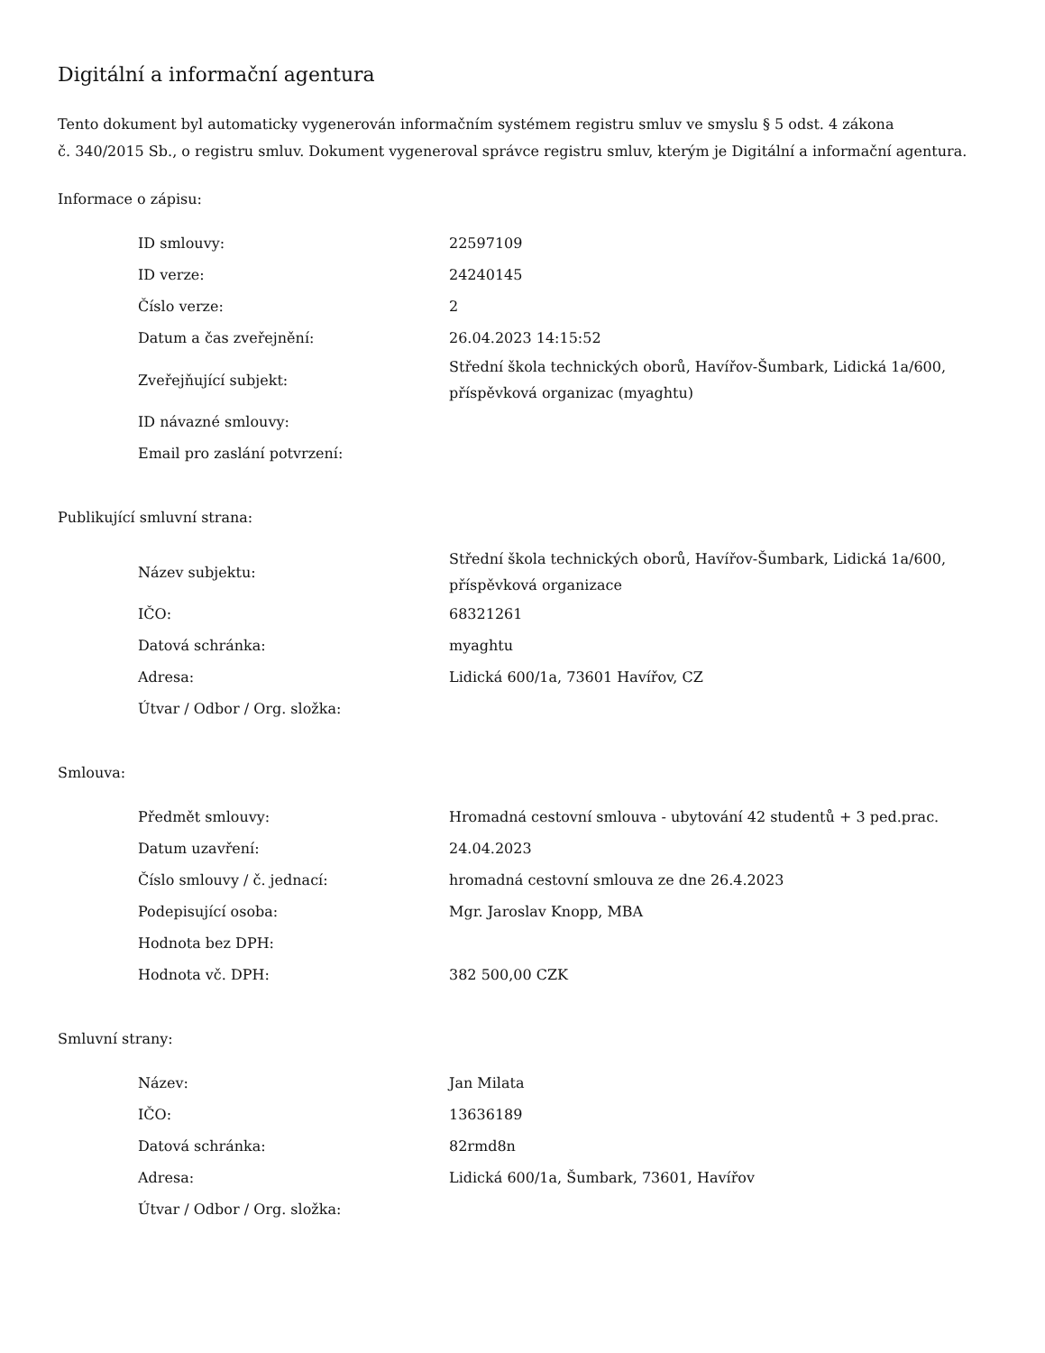Digitální a informační agentura
Tento dokument byl automaticky vygenerován informačním systémem registru smluv ve smyslu § 5 odst. 4 zákona
č. 340/2015 Sb., o registru smluv. Dokument vygeneroval správce registru smluv, kterým je Digitální a informační agentura.
Informace o zápisu:
| ID smlouvy: | 22597109 |
| ID verze: | 24240145 |
| Číslo verze: | 2 |
| Datum a čas zveřejnění: | 26.04.2023 14:15:52 |
| Zveřejňující subjekt: | Střední škola technických oborů, Havířov-Šumbark, Lidická 1a/600, příspěvková organizac (myaghtu) |
| ID návazné smlouvy: | |
| Email pro zaslání potvrzení: | |
Publikující smluvní strana:
| Název subjektu: | Střední škola technických oborů, Havířov-Šumbark, Lidická 1a/600, příspěvková organizace |
| IČO: | 68321261 |
| Datová schránka: | myaghtu |
| Adresa: | Lidická 600/1a, 73601 Havířov, CZ |
| Útvar / Odbor / Org. složka: | |
Smlouva:
| Předmět smlouvy: | Hromadná cestovní smlouva - ubytování 42 studentů + 3 ped.prac. |
| Datum uzavření: | 24.04.2023 |
| Číslo smlouvy / č. jednací: | hromadná cestovní smlouva ze dne 26.4.2023 |
| Podepisující osoba: | Mgr. Jaroslav Knopp, MBA |
| Hodnota bez DPH: | |
| Hodnota vč. DPH: | 382 500,00 CZK |
Smluvní strany:
| Název: | Jan Milata |
| IČO: | 13636189 |
| Datová schránka: | 82rmd8n |
| Adresa: | Lidická 600/1a, Šumbark, 73601, Havířov |
| Útvar / Odbor / Org. složka: | |